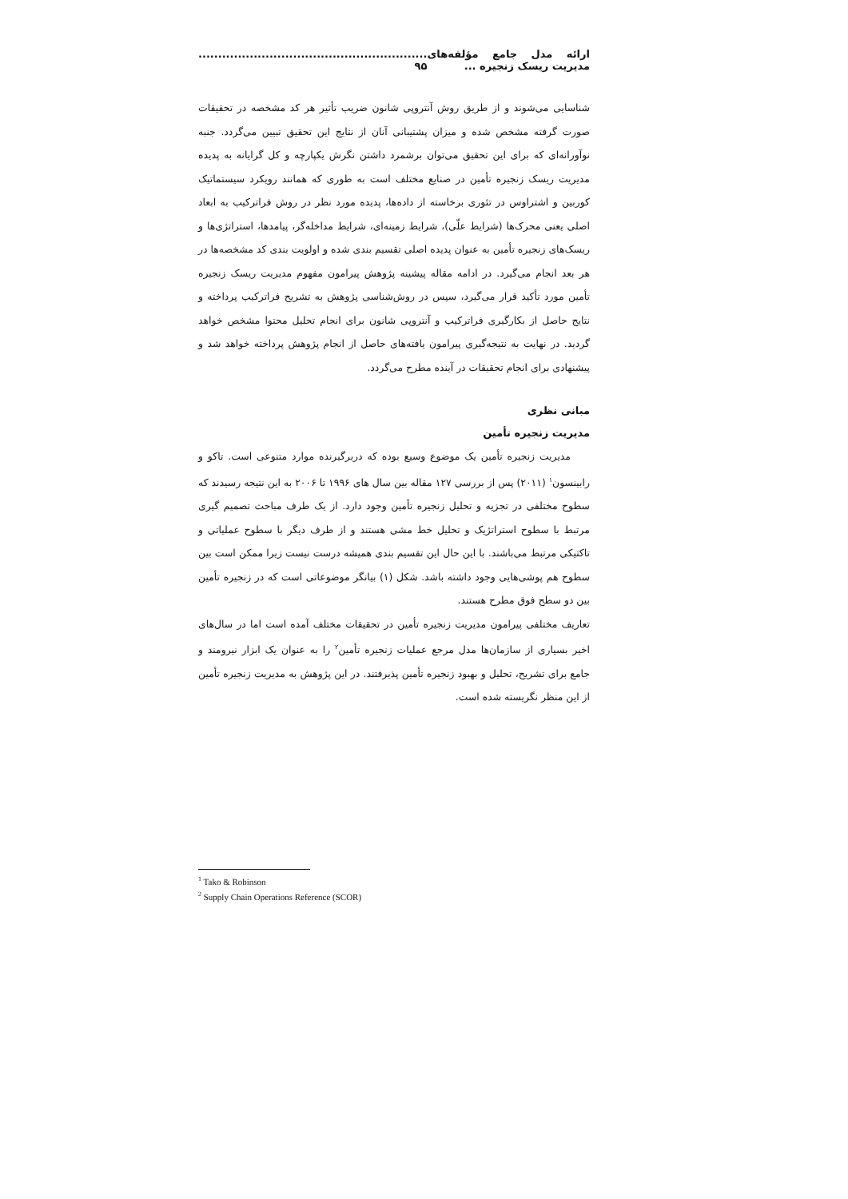ارائه مدل جامع مؤلفه‌های مدیریت ریسک زنجیره ............................................................. ۹۵
شناسایی می‌شوند و از طریق روش آنتروپی شانون ضریب تأثیر هر کد مشخصه در تحقیقات صورت گرفته مشخص شده و میزان پشتیبانی آنان از نتایج این تحقیق تبیین می‌گردد. جنبه نوآورانه‌ای که برای این تحقیق می‌توان برشمرد داشتن نگرش یکپارچه و کل گرایانه به پدیده مدیریت ریسک زنجیره تأمین در صنایع مختلف است به طوری که همانند رویکرد سیستماتیک کوربین و اشتراوس در تئوری برخاسته از داده‌ها، پدیده مورد نظر در روش فراترکیب به ابعاد اصلی یعنی محرک‌ها (شرایط علّی)، شرایط زمینه‌ای، شرایط مداخله‌گر، پیامدها، استراتژی‌ها و ریسک‌های زنجیره تأمین به عنوان پدیده اصلی تقسیم بندی شده و اولویت بندی کد مشخصه‌ها در هر بعد انجام می‌گیرد. در ادامه مقاله پیشینه پژوهش پیرامون مفهوم مدیریت ریسک زنجیره تأمین مورد تأکید قرار می‌گیرد، سپس در روش‌شناسی پژوهش به تشریح فراترکیب پرداخته و نتایج حاصل از بکارگیری فراترکیب و آنتروپی شانون برای انجام تحلیل محتوا مشخص خواهد گردید. در نهایت به نتیجه‌گیری پیرامون یافته‌های حاصل از انجام پژوهش پرداخته خواهد شد و پیشنهادی برای انجام تحقیقات در آینده مطرح می‌گردد.
مبانی نظری
مدیریت زنجیره تأمین
مدیریت زنجیره تأمین یک موضوع وسیع بوده که دربرگیرنده موارد متنوعی است. تاکو و رابینسون<sup>۱</sup> (۲۰۱۱) پس از بررسی ۱۲۷ مقاله بین سال های ۱۹۹۶ تا ۲۰۰۶ به این نتیجه رسیدند که سطوح مختلفی در تجزیه و تحلیل زنجیره تأمین وجود دارد. از یک طرف مباحث تصمیم گیری مرتبط با سطوح استراتژیک و تحلیل خط مشی هستند و از طرف دیگر با سطوح عملیاتی و تاکتیکی مرتبط می‌باشند. با این حال این تقسیم بندی همیشه درست نیست زیرا ممکن است بین سطوح هم پوشی‌هایی وجود داشته باشد. شکل (۱) بیانگر موضوعاتی است که در زنجیره تأمین بین دو سطح فوق مطرح هستند.
تعاریف مختلفی پیرامون مدیریت زنجیره تأمین در تحقیقات مختلف آمده است اما در سال‌های اخیر بسیاری از سازمان‌ها مدل مرجع عملیات زنجیره تأمین<sup>۲</sup> را به عنوان یک ابزار نیرومند و جامع برای تشریح، تحلیل و بهبود زنجیره تأمین پذیرفتند. در این پژوهش به مدیریت زنجیره تأمین از این منظر نگریسته شده است.
<sup>1</sup> Tako & Robinson
<sup>2</sup> Supply Chain Operations Reference (SCOR)